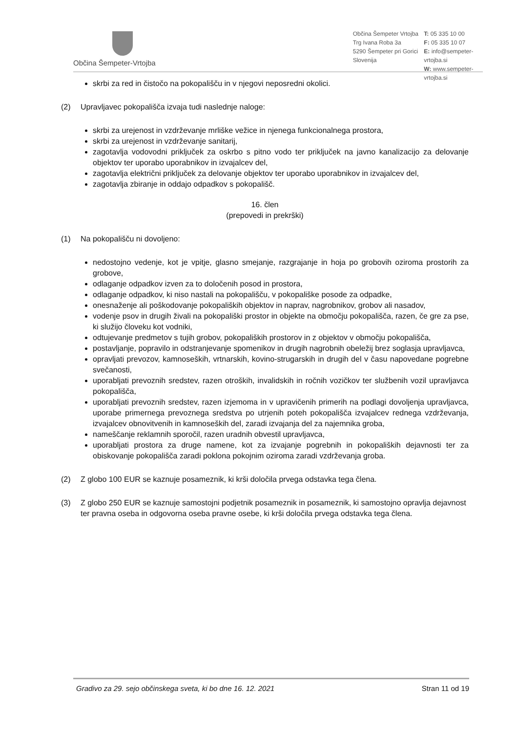Občina Šempeter-Vrtojba
Občina Šempeter Vrtojba
Trg Ivana Roba 3a
5290 Šempeter pri Gorici
Slovenija
T: 05 335 10 00
F: 05 335 10 07
E: info@sempeter-vrtojba.si
W: www.sempeter-vrtojba.si
skrbi za red in čistočo na pokopališču in v njegovi neposredni okolici.
(2) Upravljavec pokopališča izvaja tudi naslednje naloge:
skrbi za urejenost in vzdrževanje mrliške vežice in njenega funkcionalnega prostora,
skrbi za urejenost in vzdrževanje sanitarij,
zagotavlja vodovodni priključek za oskrbo s pitno vodo ter priključek na javno kanalizacijo za delovanje objektov ter uporabo uporabnikov in izvajalcev del,
zagotavlja električni priključek za delovanje objektov ter uporabo uporabnikov in izvajalcev del,
zagotavlja zbiranje in oddajo odpadkov s pokopališč.
16. člen
(prepovedi in prekrški)
(1) Na pokopališču ni dovoljeno:
nedostojno vedenje, kot je vpitje, glasno smejanje, razgrajanje in hoja po grobovih oziroma prostorih za grobove,
odlaganje odpadkov izven za to določenih posod in prostora,
odlaganje odpadkov, ki niso nastali na pokopališču, v pokopališke posode za odpadke,
onesnaženje ali poškodovanje pokopaliških objektov in naprav, nagrobnikov, grobov ali nasadov,
vodenje psov in drugih živali na pokopališki prostor in objekte na območju pokopališča, razen, če gre za pse, ki služijo človeku kot vodniki,
odtujevanje predmetov s tujih grobov, pokopaliških prostorov in z objektov v območju pokopališča,
postavljanje, popravilo in odstranjevanje spomenikov in drugih nagrobnih obeležij brez soglasja upravljavca,
opravljati prevozov, kamnoseških, vrtnarskih, kovino-strugarskih in drugih del v času napovedane pogrebne svečanosti,
uporabljati prevoznih sredstev, razen otroških, invalidskih in ročnih vozičkov ter službenih vozil upravljavca pokopališča,
uporabljati prevoznih sredstev, razen izjemoma in v upravičenih primerih na podlagi dovoljenja upravljavca, uporabe primernega prevoznega sredstva po utrjenih poteh pokopališča izvajalcev rednega vzdrževanja, izvajalcev obnovitvenih in kamnoseških del, zaradi izvajanja del za najemnika groba,
nameščanje reklamnih sporočil, razen uradnih obvestil upravljavca,
uporabljati prostora za druge namene, kot za izvajanje pogrebnih in pokopaliških dejavnosti ter za obiskovanje pokopališča zaradi poklona pokojnim oziroma zaradi vzdrževanja groba.
(2) Z globo 100 EUR se kaznuje posameznik, ki krši določila prvega odstavka tega člena.
(3) Z globo 250 EUR se kaznuje samostojni podjetnik posameznik in posameznik, ki samostojno opravlja dejavnost ter pravna oseba in odgovorna oseba pravne osebe, ki krši določila prvega odstavka tega člena.
Gradivo za 29. sejo občinskega sveta, ki bo dne 16. 12. 2021 Stran 11 od 19